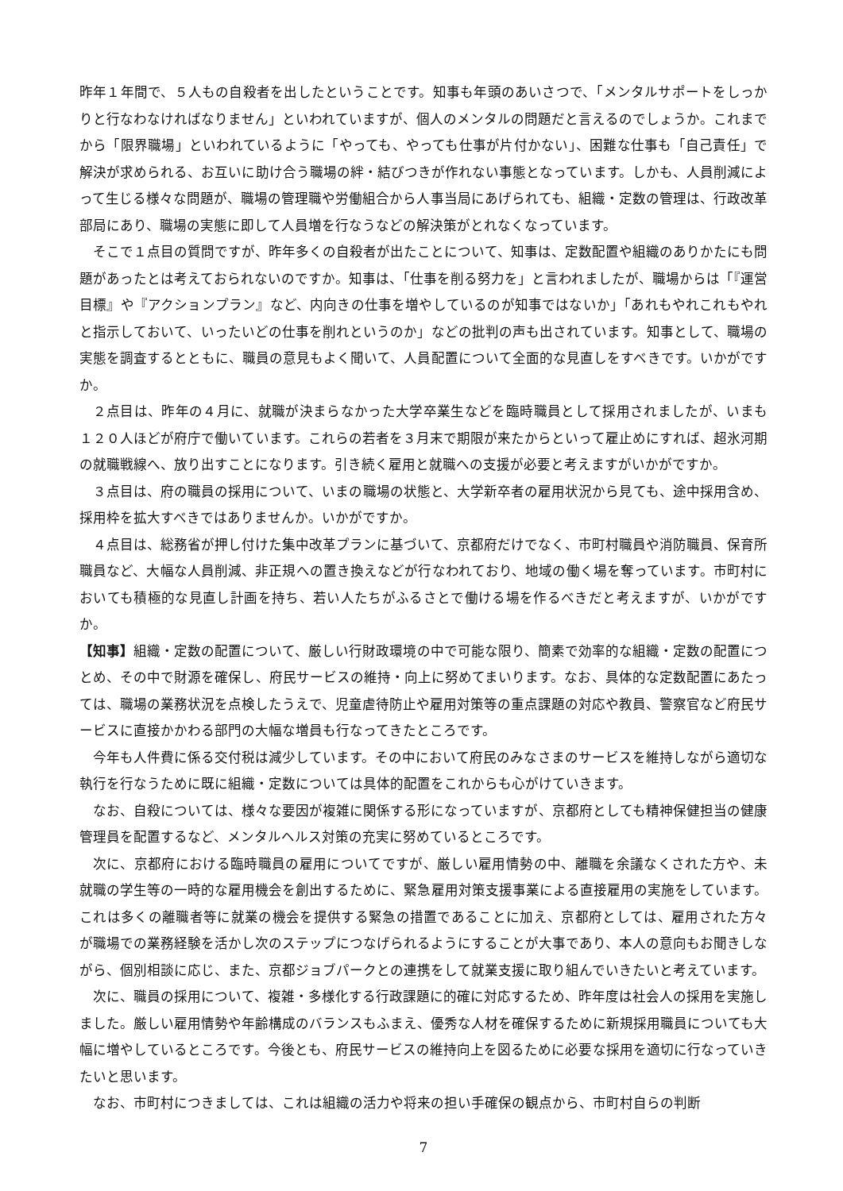昨年１年間で、５人もの自殺者を出したということです。知事も年頭のあいさつで、「メンタルサポートをしっかりと行なわなければなりません」といわれていますが、個人のメンタルの問題だと言えるのでしょうか。これまでから「限界職場」といわれているように「やっても、やっても仕事が片付かない」、困難な仕事も「自己責任」で解決が求められる、お互いに助け合う職場の絆・結びつきが作れない事態となっています。しかも、人員削減によって生じる様々な問題が、職場の管理職や労働組合から人事当局にあげられても、組織・定数の管理は、行政改革部局にあり、職場の実態に即して人員増を行なうなどの解決策がとれなくなっています。
そこで１点目の質問ですが、昨年多くの自殺者が出たことについて、知事は、定数配置や組織のありかたにも問題があったとは考えておられないのですか。知事は、「仕事を削る努力を」と言われましたが、職場からは「『運営目標』や『アクションプラン』など、内向きの仕事を増やしているのが知事ではないか」「あれもやれこれもやれと指示しておいて、いったいどの仕事を削れというのか」などの批判の声も出されています。知事として、職場の実態を調査するとともに、職員の意見もよく聞いて、人員配置について全面的な見直しをすべきです。いかがですか。
２点目は、昨年の４月に、就職が決まらなかった大学卒業生などを臨時職員として採用されましたが、いまも１２０人ほどが府庁で働いています。これらの若者を３月末で期限が来たからといって雇止めにすれば、超氷河期の就職戦線へ、放り出すことになります。引き続く雇用と就職への支援が必要と考えますがいかがですか。
３点目は、府の職員の採用について、いまの職場の状態と、大学新卒者の雇用状況から見ても、途中採用含め、採用枠を拡大すべきではありませんか。いかがですか。
４点目は、総務省が押し付けた集中改革プランに基づいて、京都府だけでなく、市町村職員や消防職員、保育所職員など、大幅な人員削減、非正規への置き換えなどが行なわれており、地域の働く場を奪っています。市町村においても積極的な見直し計画を持ち、若い人たちがふるさとで働ける場を作るべきだと考えますが、いかがですか。
【知事】組織・定数の配置について、厳しい行財政環境の中で可能な限り、簡素で効率的な組織・定数の配置につとめ、その中で財源を確保し、府民サービスの維持・向上に努めてまいります。なお、具体的な定数配置にあたっては、職場の業務状況を点検したうえで、児童虐待防止や雇用対策等の重点課題の対応や教員、警察官など府民サービスに直接かかわる部門の大幅な増員も行なってきたところです。
今年も人件費に係る交付税は減少しています。その中において府民のみなさまのサービスを維持しながら適切な執行を行なうために既に組織・定数については具体的配置をこれからも心がけていきます。
なお、自殺については、様々な要因が複雑に関係する形になっていますが、京都府としても精神保健担当の健康管理員を配置するなど、メンタルヘルス対策の充実に努めているところです。
次に、京都府における臨時職員の雇用についてですが、厳しい雇用情勢の中、離職を余議なくされた方や、未就職の学生等の一時的な雇用機会を創出するために、緊急雇用対策支援事業による直接雇用の実施をしています。これは多くの離職者等に就業の機会を提供する緊急の措置であることに加え、京都府としては、雇用された方々が職場での業務経験を活かし次のステップにつなげられるようにすることが大事であり、本人の意向もお聞きしながら、個別相談に応じ、また、京都ジョブパークとの連携をして就業支援に取り組んでいきたいと考えています。
次に、職員の採用について、複雑・多様化する行政課題に的確に対応するため、昨年度は社会人の採用を実施しました。厳しい雇用情勢や年齢構成のバランスもふまえ、優秀な人材を確保するために新規採用職員についても大幅に増やしているところです。今後とも、府民サービスの維持向上を図るために必要な採用を適切に行なっていきたいと思います。
なお、市町村につきましては、これは組織の活力や将来の担い手確保の観点から、市町村自らの判断
7